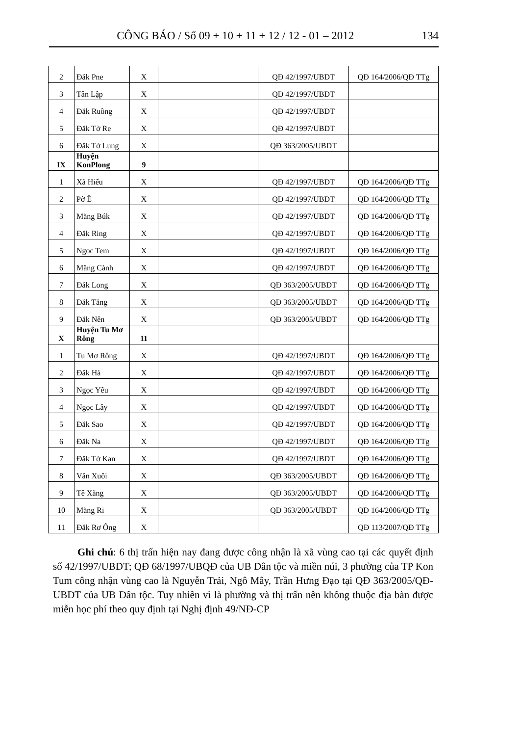CÔNG BÁO / Số 09 + 10 + 11 + 12 / 12 - 01 – 2012 134
| 2 | Đăk Pne | X | | QĐ 42/1997/UBDT | QĐ 164/2006/QĐ TTg |
| 3 | Tân Lập | X | | QĐ 42/1997/UBDT | |
| 4 | Đăk Ruồng | X | | QĐ 42/1997/UBDT | |
| 5 | Đăk Tờ Re | X | | QĐ 42/1997/UBDT | |
| 6 | Đăk Tờ Lung | X | | QĐ 363/2005/UBDT | |
| IX | Huyện KonPlong | 9 | | | |
| 1 | Xã Hiếu | X | | QĐ 42/1997/UBDT | QĐ 164/2006/QĐ TTg |
| 2 | Pờ Ê | X | | QĐ 42/1997/UBDT | QĐ 164/2006/QĐ TTg |
| 3 | Măng Búk | X | | QĐ 42/1997/UBDT | QĐ 164/2006/QĐ TTg |
| 4 | Đăk Ring | X | | QĐ 42/1997/UBDT | QĐ 164/2006/QĐ TTg |
| 5 | Ngoc Tem | X | | QĐ 42/1997/UBDT | QĐ 164/2006/QĐ TTg |
| 6 | Măng Cành | X | | QĐ 42/1997/UBDT | QĐ 164/2006/QĐ TTg |
| 7 | Đăk Long | X | | QĐ 363/2005/UBDT | QĐ 164/2006/QĐ TTg |
| 8 | Đăk Tăng | X | | QĐ 363/2005/UBDT | QĐ 164/2006/QĐ TTg |
| 9 | Đăk Nên | X | | QĐ 363/2005/UBDT | QĐ 164/2006/QĐ TTg |
| X | Huyện Tu Mơ Rông | 11 | | | |
| 1 | Tu Mơ Rông | X | | QĐ 42/1997/UBDT | QĐ 164/2006/QĐ TTg |
| 2 | Đăk Hà | X | | QĐ 42/1997/UBDT | QĐ 164/2006/QĐ TTg |
| 3 | Ngọc Yêu | X | | QĐ 42/1997/UBDT | QĐ 164/2006/QĐ TTg |
| 4 | Ngọc Lây | X | | QĐ 42/1997/UBDT | QĐ 164/2006/QĐ TTg |
| 5 | Đăk Sao | X | | QĐ 42/1997/UBDT | QĐ 164/2006/QĐ TTg |
| 6 | Đăk Na | X | | QĐ 42/1997/UBDT | QĐ 164/2006/QĐ TTg |
| 7 | Đăk Tờ Kan | X | | QĐ 42/1997/UBDT | QĐ 164/2006/QĐ TTg |
| 8 | Văn Xuôi | X | | QĐ 363/2005/UBDT | QĐ 164/2006/QĐ TTg |
| 9 | Tê Xăng | X | | QĐ 363/2005/UBDT | QĐ 164/2006/QĐ TTg |
| 10 | Măng Ri | X | | QĐ 363/2005/UBDT | QĐ 164/2006/QĐ TTg |
| 11 | Đăk Rơ Ông | X | | | QĐ 113/2007/QĐ TTg |
Ghi chú: 6 thị trấn hiện nay đang được công nhận là xã vùng cao tại các quyết định số 42/1997/UBDT; QĐ 68/1997/UBQĐ của UB Dân tộc và miền núi, 3 phường của TP Kon Tum công nhận vùng cao là Nguyễn Trải, Ngô Mây, Trần Hưng Đạo tại QĐ 363/2005/QĐ-UBDT của UB Dân tộc. Tuy nhiên vì là phường và thị trấn nên không thuộc địa bàn được miễn học phí theo quy định tại Nghị định 49/NĐ-CP